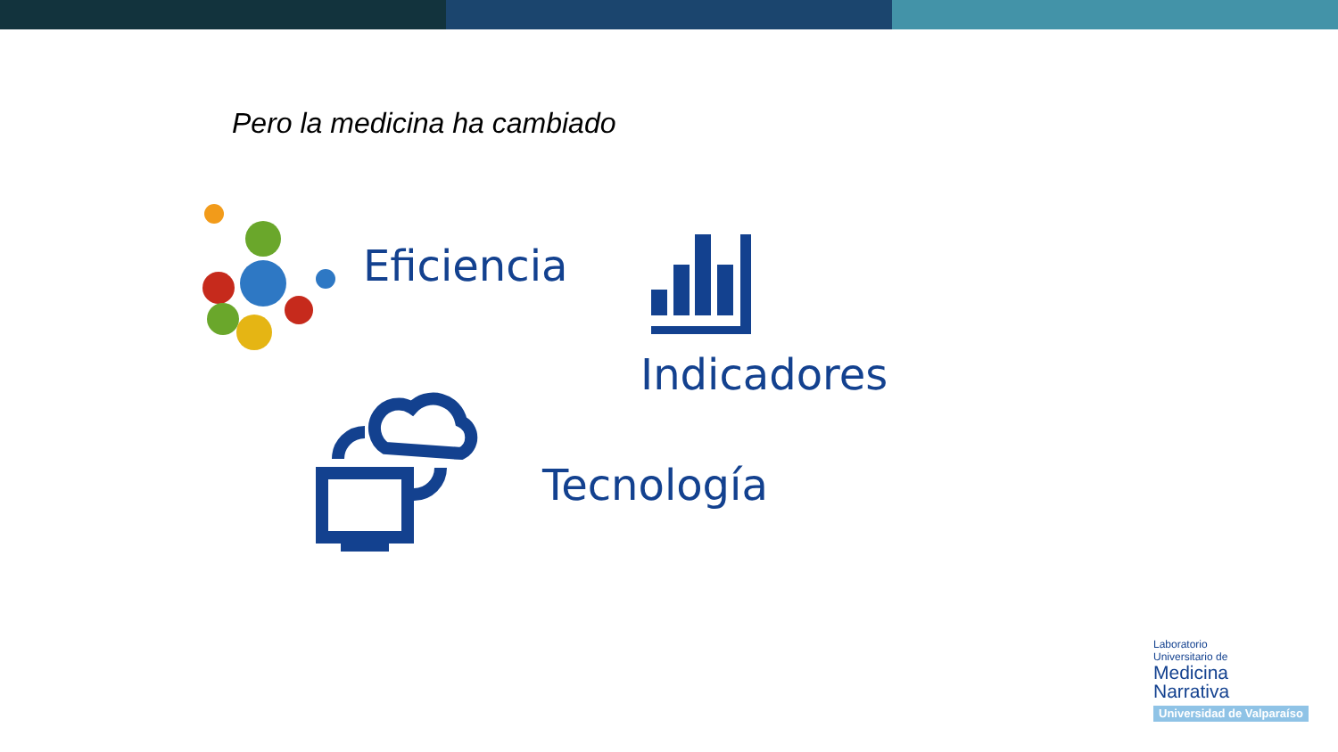Pero la medicina ha cambiado
Eficiencia
Indicadores
Tecnología
Laboratorio
Universitario de
Medicina
Narrativa
Universidad de Valparaíso